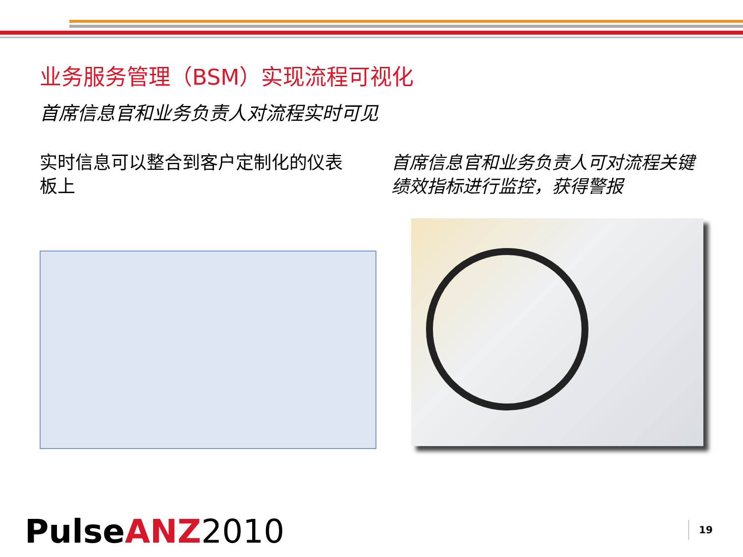业务服务管理（BSM）实现流程可视化
首席信息官和业务负责人对流程实时可见
实时信息可以整合到客户定制化的仪表板上
首席信息官和业务负责人可对流程关键绩效指标进行监控，获得警报
Pulse ANZ 2010 19